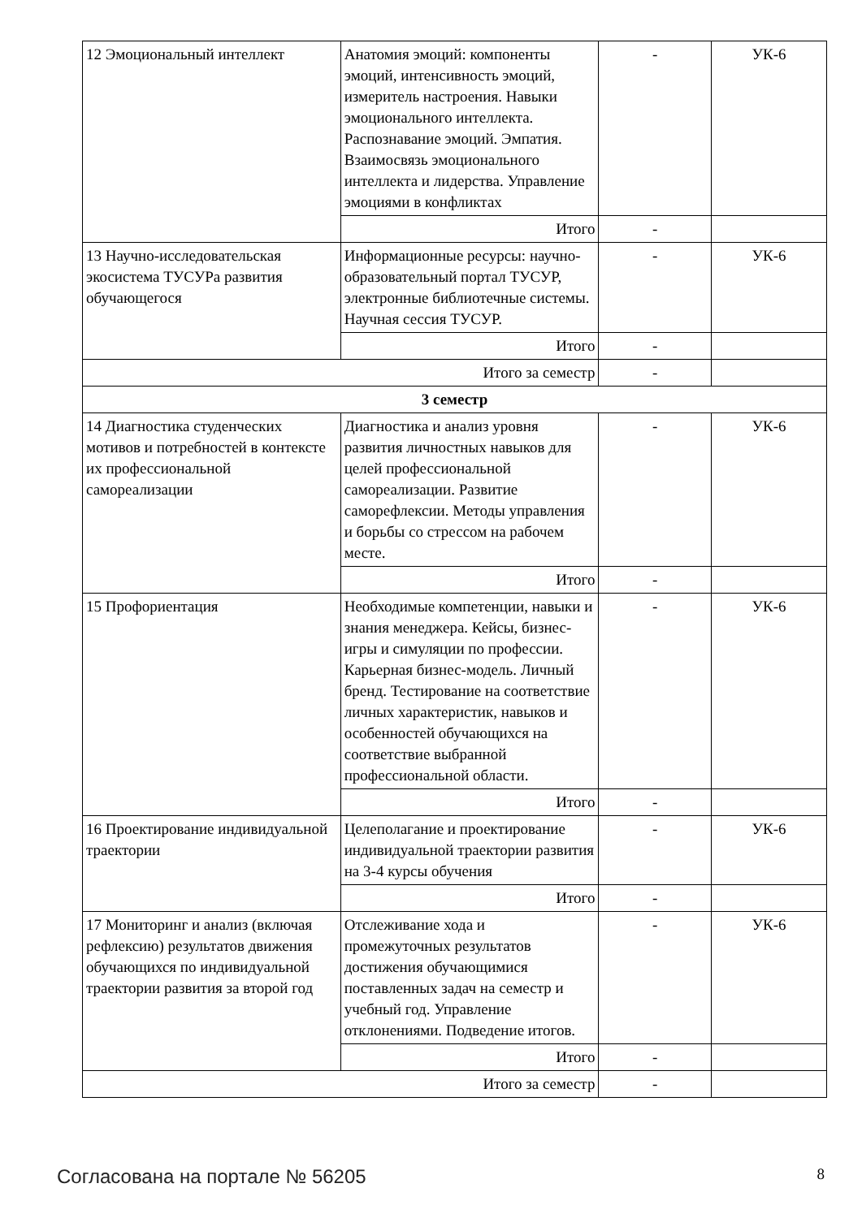| 12 Эмоциональный интеллект | Анатомия эмоций: компоненты эмоций, интенсивность эмоций, измеритель настроения. Навыки эмоционального интеллекта. Распознавание эмоций. Эмпатия. Взаимосвязь эмоционального интеллекта и лидерства. Управление эмоциями в конфликтах | - | УК-6 |
| | Итого | - | |
| 13 Научно-исследовательская экосистема ТУСУРа развития обучающегося | Информационные ресурсы: научно-образовательный портал ТУСУР, электронные библиотечные системы. Научная сессия ТУСУР. | - | УК-6 |
| | Итого | - | |
| Итого за семестр | | - | |
| 3 семестр | | | |
| 14 Диагностика студенческих мотивов и потребностей в контексте их профессиональной самореализации | Диагностика и анализ уровня развития личностных навыков для целей профессиональной самореализации. Развитие саморефлексии. Методы управления и борьбы со стрессом на рабочем месте. | - | УК-6 |
| | Итого | - | |
| 15 Профориентация | Необходимые компетенции, навыки и знания менеджера. Кейсы, бизнес-игры и симуляции по профессии. Карьерная бизнес-модель. Личный бренд. Тестирование на соответствие личных характеристик, навыков и особенностей обучающихся на соответствие выбранной профессиональной области. | - | УК-6 |
| | Итого | - | |
| 16 Проектирование индивидуальной траектории | Целеполагание и проектирование индивидуальной траектории развития на 3-4 курсы обучения | - | УК-6 |
| | Итого | - | |
| 17 Мониторинг и анализ (включая рефлексию) результатов движения обучающихся по индивидуальной траектории развития за второй год | Отслеживание хода и промежуточных результатов достижения обучающимися поставленных задач на семестр и учебный год. Управление отклонениями. Подведение итогов. | - | УК-6 |
| | Итого | - | |
| Итого за семестр | | - | |
Согласована на портале № 56205 8